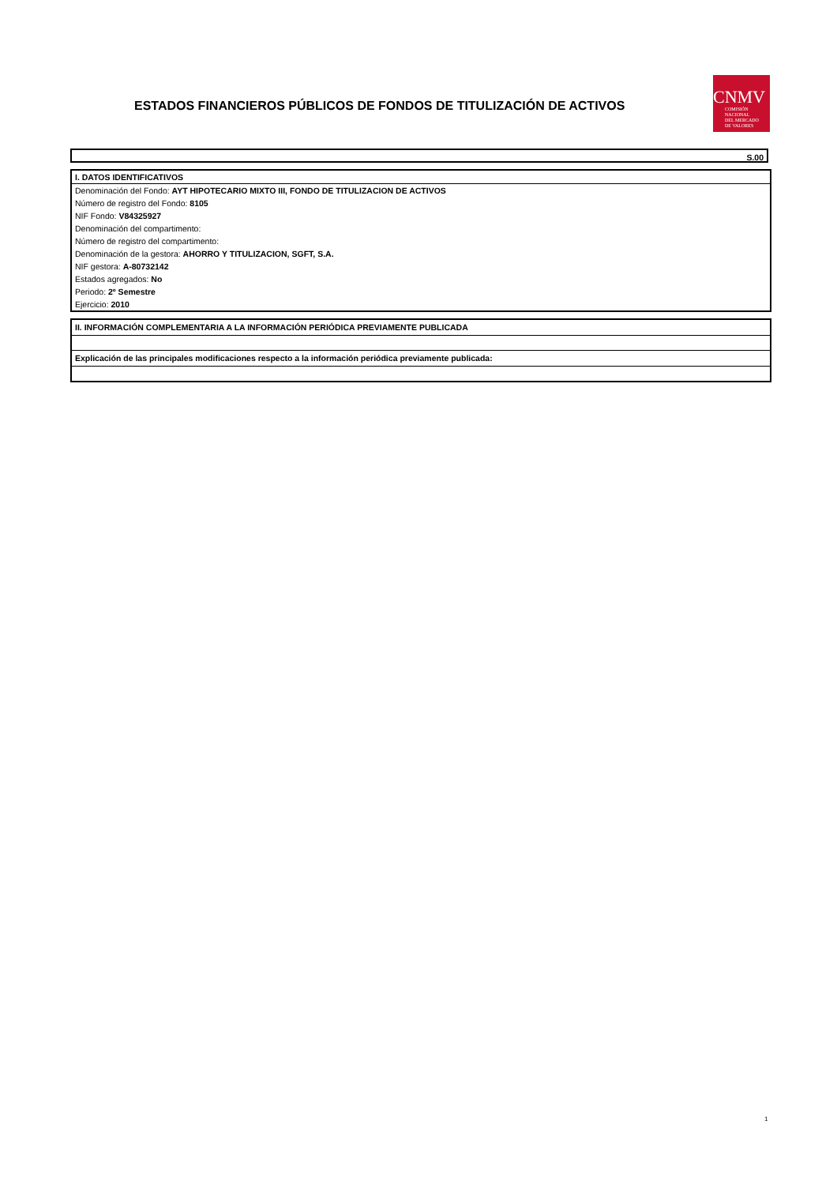ESTADOS FINANCIEROS PÚBLICOS DE FONDOS DE TITULIZACIÓN DE ACTIVOS
CNMV
COMISIÓN
NACIONAL
DEL MERCADO
DE VALORES
S.00
I. DATOS IDENTIFICATIVOS
Denominación del Fondo: AYT HIPOTECARIO MIXTO III, FONDO DE TITULIZACION DE ACTIVOS
Número de registro del Fondo: 8105
NIF Fondo: V84325927
Denominación del compartimento:
Número de registro del compartimento:
Denominación de la gestora: AHORRO Y TITULIZACION, SGFT, S.A.
NIF gestora: A-80732142
Estados agregados: No
Periodo: 2º Semestre
Ejercicio: 2010
II. INFORMACIÓN COMPLEMENTARIA A LA INFORMACIÓN PERIÓDICA PREVIAMENTE PUBLICADA
Explicación de las principales modificaciones respecto a la información periódica previamente publicada:
1